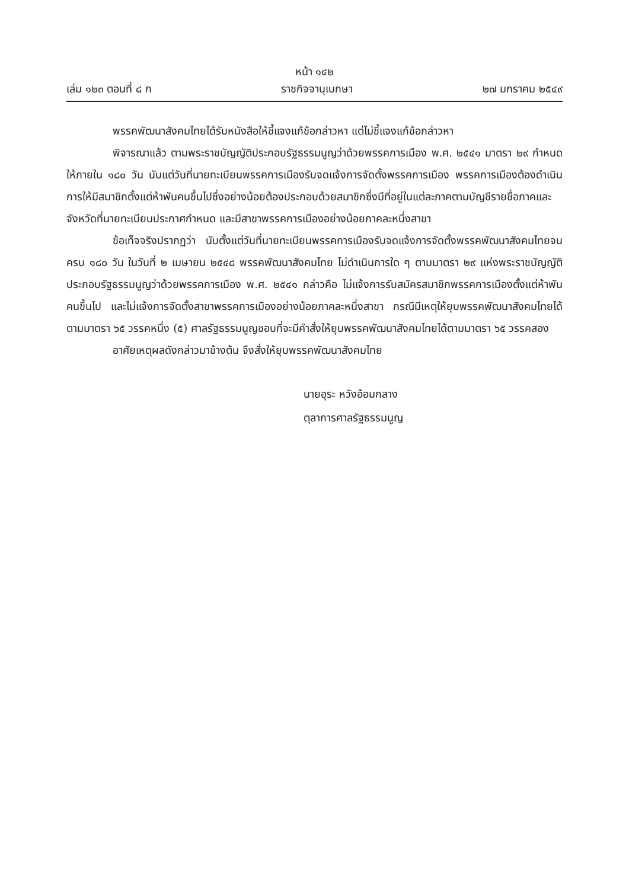หน้า ๑๔๒
เล่ม ๑๒๓ ตอนที่ ๘ ก ราชกิจจานุเบกษา ๒๗ มกราคม ๒๕๔๙
พรรคพัฒนาสังคมไทยได้รับหนังสือให้ชี้แจงแก้ข้อกล่าวหา แต่ไม่ชี้แจงแก้ข้อกล่าวหา
พิจารณาแล้ว ตามพระราชบัญญัติประกอบรัฐธรรมนูญว่าด้วยพรรคการเมือง พ.ศ. ๒๕๔๑ มาตรา ๒๙ กำหนดให้ภายใน ๑๘๐ วัน นับแต่วันที่นายทะเบียนพรรคการเมืองรับจดแจ้งการจัดตั้งพรรคการเมือง พรรคการเมืองต้องดำเนินการให้มีสมาชิกตั้งแต่ห้าพันคนขึ้นไปซึ่งอย่างน้อยต้องประกอบด้วยสมาชิกซึ่งมีที่อยู่ในแต่ละภาคตามบัญชีรายชื่อภาคและจังหวัดที่นายทะเบียนประกาศกำหนด และมีสาขาพรรคการเมืองอย่างน้อยภาคละหนึ่งสาขา
ข้อเท็จจริงปรากฏว่า นับตั้งแต่วันที่นายทะเบียนพรรคการเมืองรับจดแจ้งการจัดตั้งพรรคพัฒนาสังคมไทยจนครบ ๑๘๐ วัน ในวันที่ ๒ เมษายน ๒๕๔๘ พรรคพัฒนาสังคมไทย ไม่ดำเนินการใด ๆ ตามมาตรา ๒๙ แห่งพระราชบัญญัติประกอบรัฐธรรมนูญว่าด้วยพรรคการเมือง พ.ศ. ๒๕๔๑ กล่าวคือ ไม่แจ้งการรับสมัครสมาชิกพรรคการเมืองตั้งแต่ห้าพันคนขึ้นไป และไม่แจ้งการจัดตั้งสาขาพรรคการเมืองอย่างน้อยภาคละหนึ่งสาขา กรณีมีเหตุให้ยุบพรรคพัฒนาสังคมไทยได้ตามมาตรา ๖๕ วรรคหนึ่ง (๕) ศาลรัฐธรรมนูญชอบที่จะมีคำสั่งให้ยุบพรรคพัฒนาสังคมไทยได้ตามมาตรา ๖๕ วรรคสอง
อาศัยเหตุผลดังกล่าวมาข้างต้น จึงสั่งให้ยุบพรรคพัฒนาสังคมไทย
นายอุระ หวังอ้อมกลาง
ตุลาการศาลรัฐธรรมนูญ